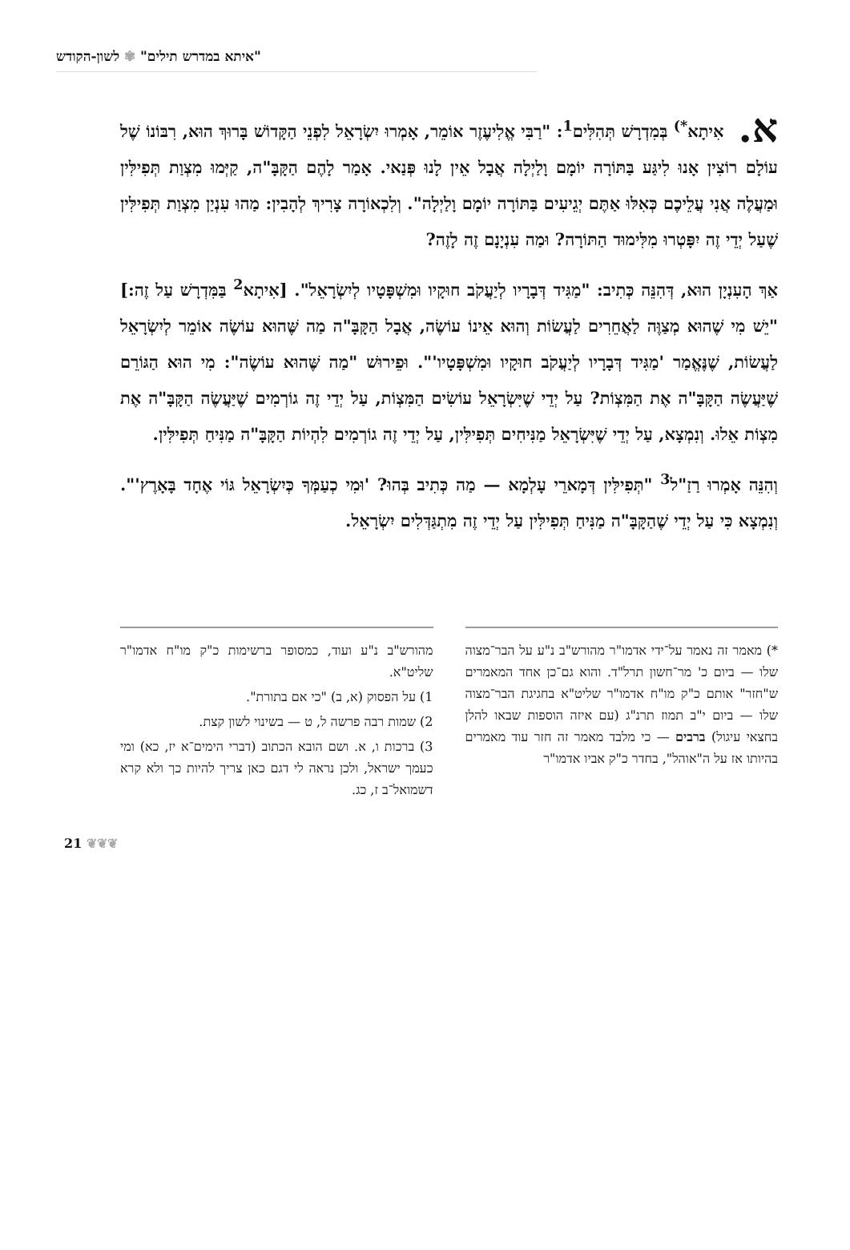"איתא במדרש תילים" ✾ לשון-הקודש
א. אִיתָא<sup>*)</sup> בְּמִדְרָשׁ תְּהִלִּים<sup>1</sup>: "רַבִּי אֱלִיעֶזֶר אוֹמֵר, אָמְרוּ יִשְׂרָאֵל לִפְנֵי הַקָּדוֹשׁ בָּרוּךְ הוּא, רִבּוֹנוֹ שֶׁל עוֹלָם רוֹצִין אָנוּ לִיגַּע בַּתּוֹרָה יוֹמָם וָלַיְלָה אֲבָל אֵין לָנוּ פְּנַאי. אָמַר לָהֶם הַקָּבָּ"ה, קַיְּמוּ מִצְוַת תְּפִילִּין וּמַעֲלֶה אֲנִי עֲלֵיכֶם כְּאִלּוּ אַתֶּם יְגֵיעִים בַּתּוֹרָה יוֹמָם וָלַיְלָה". וְלִכְאוֹרָה צָרִיךְ לְהָבִין: מַהוּ עִנְיַן מִצְוַת תְּפִילִּין שֶׁעַל יְדֵי זֶה יִפָּטְרוּ מִלִּימוּד הַתּוֹרָה? וּמַה עִנְיָנָם זֶה לָזֶה?
אַךְ הָעִנְיָן הוּא, דְּהִנֵּה כְּתִיב: "מַגִּיד דְּבָרָיו לְיַעֲקֹב חוּקָיו וּמִשְׁפָּטָיו לְיִשְׂרָאֵל". [אִיתָא<sup>2</sup> בַּמִּדְרָשׁ עַל זֶה:] "יֵשׁ מִי שֶׁהוּא מְצַוֶּה לַאֲחֵרִים לַעֲשׂוֹת וְהוּא אֵינוֹ עוֹשֶׂה, אֲבָל הַקָּבָּ"ה מַה שֶּׁהוּא עוֹשֶׂה אוֹמֵר לְיִשְׂרָאֵל לַעֲשׂוֹת, שֶׁנֶּאֱמַר 'מַגִּיד דְּבָרָיו לְיַעֲקֹב חוּקָיו וּמִשְׁפָּטָיו'". וּפֵירוּשׁ "מַה שֶּׁהוּא עוֹשֶׂה": מִי הוּא הַגּוֹרֵם שֶׁיַּעֲשֶׂה הַקָּבָּ"ה אֶת הַמִּצְוֹת? עַל יְדֵי שֶׁיִּשְׂרָאֵל עוֹשִׂים הַמִּצְוֹת, עַל יְדֵי זֶה גוֹרְמִים שֶׁיַּעֲשֶׂה הַקָּבָּ"ה אֶת מִצְוֹת אֵלוּ. וְנִמְצָא, עַל יְדֵי שֶׁיִּשְׂרָאֵל מַנִּיחִים תְּפִילִּין, עַל יְדֵי זֶה גוֹרְמִים לִהְיוֹת הַקָּבָּ"ה מַנִּיחַ תְּפִילִּין.
וְהִנֵּה אָמְרוּ רַזַ"ל<sup>3</sup> "תְּפִילִּין דְּמָארֵי עָלְמָא — מַה כְּתִיב בְּהוּ? 'וּמִי כְעַמְּךָ כְּיִשְׂרָאֵל גּוֹי אֶחָד בָּאָרֶץ'". וְנִמְצָא כִּי עַל יְדֵי שֶׁהַקָּבָּ"ה מַנִּיחַ תְּפִילִּין עַל יְדֵי זֶה מִתְגַּדְּלִים יִשְׂרָאֵל.
*) מאמר זה נאמר על־ידי אדמו"ר מהורש"ב נ"ע על הבר־מצוה שלו — ביום כ' מר־חשון תרל"ד. והוא גם־כן אחד המאמרים ש"חזר" אותם כ"ק מו"ח אדמו"ר שליט"א בחגיגת הבר־מצוה שלו — ביום י"ב תמוז תרנ"ג (עם איזה הוספות שבאו להלן בחצאי עיגול) ברבים — כי מלבד מאמר זה חזר עוד מאמרים בהיותו אז על ה"אוהל", בחדר כ"ק אביו אדמו"ר
מהורש"ב נ"ע ועוד, כמסופר ברשימות כ"ק מו"ח אדמו"ר שליט"א.
1) על הפסוק (א, ב) "כי אם בתורת".
2) שמות רבה פרשה ל, ט — בשינוי לשון קצת.
3) ברכות ו, א. ושם הובא הכתוב (דברי הימים־א יז, כא) ומי כעמך ישראל, ולכן נראה לי דגם כאן צריך להיות כך ולא קרא דשמואל־ב ז, כג.
21 ❦❦❦